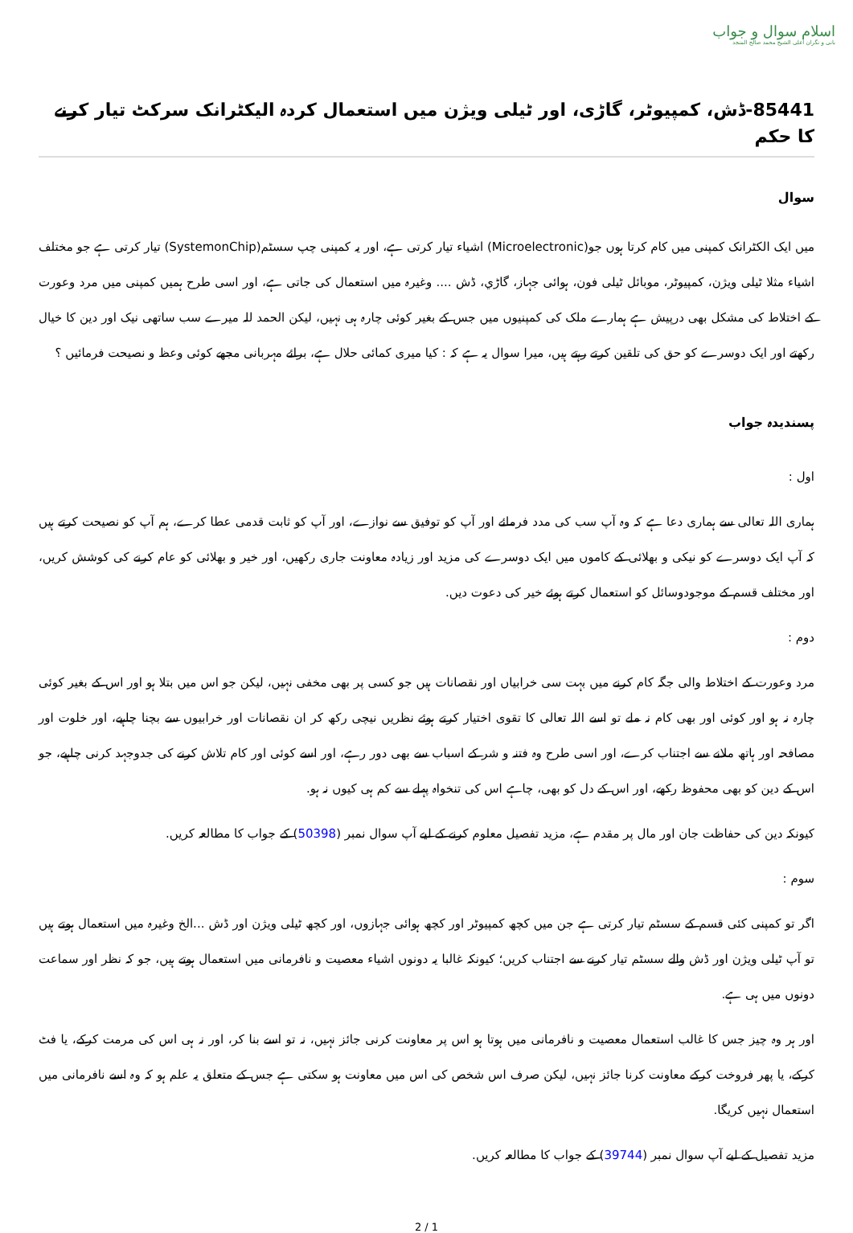اسلام سوال و جواب
بانی و نگران اعلی الشيخ محمد صالح المنجد
85441-ڈش، کمپیوٹر، گاڑی، اور ٹیلی ویژن میں استعمال کردہ الیکٹرانک سرکٹ تیار کرنے کا حکم
سوال
میں ایک الکٹرانک کمپنی میں کام کرتا ہوں جو(Microelectronic) اشیاء تیار کرتی ہے، اور یہ کمپنی چپ سسٹم(SystemonChip) تیار کرتی ہے جو مختلف اشیاء مثلا ٹیلی ویژن، کمپیوٹر، موبائل ٹیلی فون، ہوائی جہاز، گاڑي، ڈش .... وغیرہ میں استعمال کی جاتی ہے، اور اسی طرح ہمیں کمپنی میں مرد وعورت کے اختلاط کی مشکل بھی درپیش ہے ہمارے ملک کی کمپنیوں میں جس کے بغیر کوئی چارہ ہی نہیں، لیکن الحمد للہ میرے سب ساتھی نیک اور دین کا خیال رکھتے اور ایک دوسرے کو حق کی تلقین کرتے رہتے ہیں، میرا سوال یہ ہے کہ : کیا میری کمائی حلال ہے، برائے مہربانی مجھے کوئی وعظ و نصیحت فرمائیں ؟
پسندیدہ جواب
اول :
ہماری اللہ تعالی سے ہماری دعا ہے کہ وہ آپ سب کی مدد فرمائے اور آپ کو توفیق سے نوازے، اور آپ کو ثابت قدمی عطا کرے، ہم آپ کو نصیحت کرتے ہیں کہ آپ ایک دوسرے کو نیکی و بھلائی کے کاموں میں ایک دوسرے کی مزید اور زیادہ معاونت جاری رکھیں، اور خیر و بھلائی کو عام کرنے کی کوشش کریں، اور مختلف قسم کے موجودوسائل کو استعمال کرتے ہوئے خیر کی دعوت دیں.
دوم :
مرد وعورت کے اختلاط والی جگہ کام کرنے میں بہت سی خرابیاں اور نقصانات ہیں جو کسی پر بھی مخفی نہیں، لیکن جو اس میں بتلا ہو اور اس کے بغیر کوئی چارہ نہ ہو اور کوئی اور بھی کام نہ ملے تو اسے اللہ تعالی کا تقوی اختیار کرتے ہوئے نظریں نیچی رکھ کر ان نقصانات اور خرابیوں سے بچنا چاہیے، اور خلوت اور مصافحہ اور ہاتھ ملانے سے اجتناب کرے، اور اسی طرح وہ فتنہ و شر کے اسباب سے بھی دور رہے، اور اسے کوئی اور کام تلاش کرنے کی جدوجہد کرنی چاہیے، جو اس کے دین کو بھی محفوظ رکھے، اور اس کے دل کو بھی، چاہے اس کی تنخواہ پہلے سے کم ہی کیوں نہ ہو.
کیونکہ دین کی حفاظت جان اور مال پر مقدم ہے، مزید تفصیل معلوم کرنے کے لیے آپ سوال نمبر (50398) کے جواب کا مطالعہ کریں.
سوم :
اگر تو کمپنی کئی قسم کے سسٹم تیار کرتی ہے جن میں کچھ کمپیوٹر اور کچھ ہوائی جہازوں، اور کچھ ٹیلی ویژن اور ڈش ...الخ وغیرہ میں استعمال ہوتے ہیں تو آپ ٹیلی ویژن اور ڈش والے سسٹم تیار کرنے سے اجتناب کریں؛ کیونکہ غالبا یہ دونوں اشیاء معصیت و نافرمانی میں استعمال ہوتے ہیں، جو کہ نظر اور سماعت دونوں میں ہی ہے.
اور ہر وہ چیز جس کا غالب استعمال معصیت و نافرمانی میں ہوتا ہو اس پر معاونت کرنی جائز نہیں، نہ تو اسے بنا کر، اور نہ ہی اس کی مرمت کرکے، یا فٹ کرکے، یا پھر فروخت کرکے معاونت کرنا جائز نہیں، لیکن صرف اس شخص کی اس میں معاونت ہو سکتی ہے جس کے متعلق یہ علم ہو کہ وہ اسے نافرمانی میں استعمال نہیں کریگا.
مزید تفصیل کے لیے آپ سوال نمبر (39744) کے جواب کا مطالعہ کریں.
2 / 1